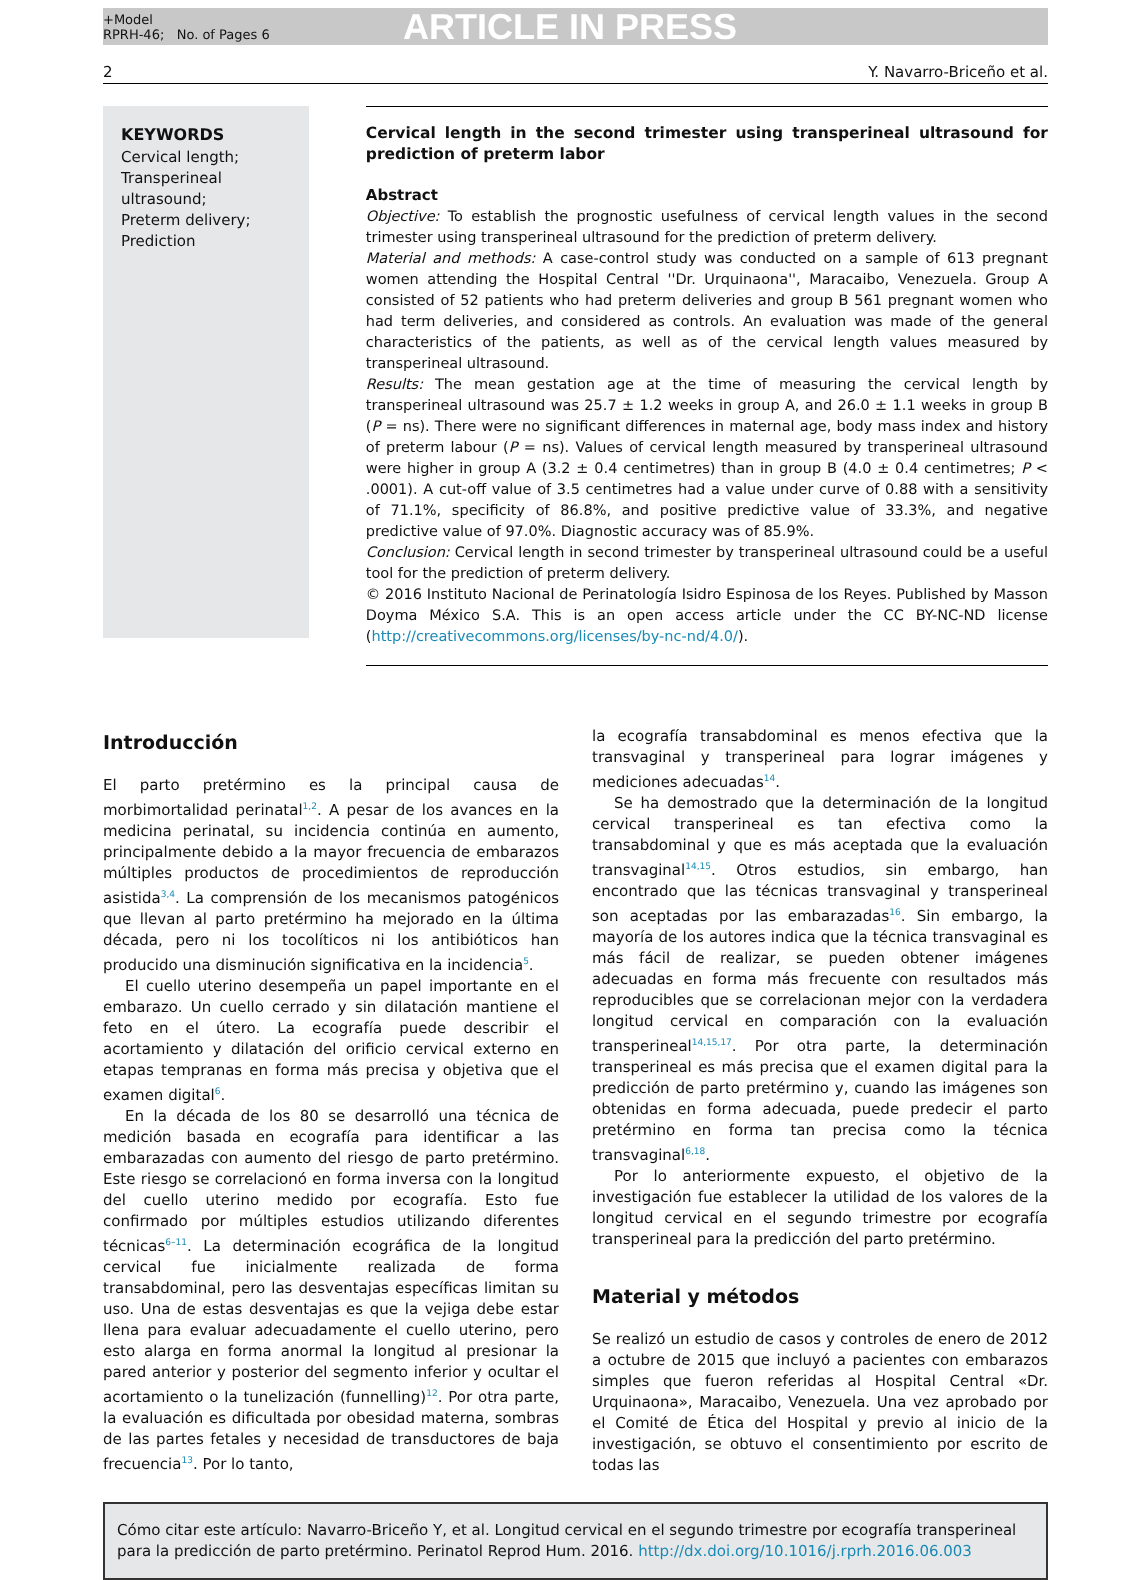+Model
RPRH-46; No. of Pages 6
ARTICLE IN PRESS
2 Y. Navarro-Briceño et al.
KEYWORDS
Cervical length;
Transperineal ultrasound;
Preterm delivery;
Prediction
Cervical length in the second trimester using transperineal ultrasound for prediction of preterm labor
Abstract
Objective: To establish the prognostic usefulness of cervical length values in the second trimester using transperineal ultrasound for the prediction of preterm delivery.
Material and methods: A case-control study was conducted on a sample of 613 pregnant women attending the Hospital Central ''Dr. Urquinaona'', Maracaibo, Venezuela. Group A consisted of 52 patients who had preterm deliveries and group B 561 pregnant women who had term deliveries, and considered as controls. An evaluation was made of the general characteristics of the patients, as well as of the cervical length values measured by transperineal ultrasound.
Results: The mean gestation age at the time of measuring the cervical length by transperineal ultrasound was 25.7 ± 1.2 weeks in group A, and 26.0 ± 1.1 weeks in group B (P = ns). There were no significant differences in maternal age, body mass index and history of preterm labour (P = ns). Values of cervical length measured by transperineal ultrasound were higher in group A (3.2 ± 0.4 centimetres) than in group B (4.0 ± 0.4 centimetres; P < .0001). A cut-off value of 3.5 centimetres had a value under curve of 0.88 with a sensitivity of 71.1%, specificity of 86.8%, and positive predictive value of 33.3%, and negative predictive value of 97.0%. Diagnostic accuracy was of 85.9%.
Conclusion: Cervical length in second trimester by transperineal ultrasound could be a useful tool for the prediction of preterm delivery.
© 2016 Instituto Nacional de Perinatología Isidro Espinosa de los Reyes. Published by Masson Doyma México S.A. This is an open access article under the CC BY-NC-ND license (http://creativecommons.org/licenses/by-nc-nd/4.0/).
Introducción
El parto pretérmino es la principal causa de morbimortalidad perinatal<sup>1,2</sup>. A pesar de los avances en la medicina perinatal, su incidencia continúa en aumento, principalmente debido a la mayor frecuencia de embarazos múltiples productos de procedimientos de reproducción asistida<sup>3,4</sup>. La comprensión de los mecanismos patogénicos que llevan al parto pretérmino ha mejorado en la última década, pero ni los tocolíticos ni los antibióticos han producido una disminución significativa en la incidencia<sup>5</sup>.
El cuello uterino desempeña un papel importante en el embarazo. Un cuello cerrado y sin dilatación mantiene el feto en el útero. La ecografía puede describir el acortamiento y dilatación del orificio cervical externo en etapas tempranas en forma más precisa y objetiva que el examen digital<sup>6</sup>.
En la década de los 80 se desarrolló una técnica de medición basada en ecografía para identificar a las embarazadas con aumento del riesgo de parto pretérmino. Este riesgo se correlacionó en forma inversa con la longitud del cuello uterino medido por ecografía. Esto fue confirmado por múltiples estudios utilizando diferentes técnicas<sup>6–11</sup>. La determinación ecográfica de la longitud cervical fue inicialmente realizada de forma transabdominal, pero las desventajas específicas limitan su uso. Una de estas desventajas es que la vejiga debe estar llena para evaluar adecuadamente el cuello uterino, pero esto alarga en forma anormal la longitud al presionar la pared anterior y posterior del segmento inferior y ocultar el acortamiento o la tunelización (funnelling)<sup>12</sup>. Por otra parte, la evaluación es dificultada por obesidad materna, sombras de las partes fetales y necesidad de transductores de baja frecuencia<sup>13</sup>. Por lo tanto,
la ecografía transabdominal es menos efectiva que la transvaginal y transperineal para lograr imágenes y mediciones adecuadas<sup>14</sup>.
Se ha demostrado que la determinación de la longitud cervical transperineal es tan efectiva como la transabdominal y que es más aceptada que la evaluación transvaginal<sup>14,15</sup>. Otros estudios, sin embargo, han encontrado que las técnicas transvaginal y transperineal son aceptadas por las embarazadas<sup>16</sup>. Sin embargo, la mayoría de los autores indica que la técnica transvaginal es más fácil de realizar, se pueden obtener imágenes adecuadas en forma más frecuente con resultados más reproducibles que se correlacionan mejor con la verdadera longitud cervical en comparación con la evaluación transperineal<sup>14,15,17</sup>. Por otra parte, la determinación transperineal es más precisa que el examen digital para la predicción de parto pretérmino y, cuando las imágenes son obtenidas en forma adecuada, puede predecir el parto pretérmino en forma tan precisa como la técnica transvaginal<sup>6,18</sup>.
Por lo anteriormente expuesto, el objetivo de la investigación fue establecer la utilidad de los valores de la longitud cervical en el segundo trimestre por ecografía transperineal para la predicción del parto pretérmino.
Material y métodos
Se realizó un estudio de casos y controles de enero de 2012 a octubre de 2015 que incluyó a pacientes con embarazos simples que fueron referidas al Hospital Central «Dr. Urquinaona», Maracaibo, Venezuela. Una vez aprobado por el Comité de Ética del Hospital y previo al inicio de la investigación, se obtuvo el consentimiento por escrito de todas las
Cómo citar este artículo: Navarro-Briceño Y, et al. Longitud cervical en el segundo trimestre por ecografía transperineal para la predicción de parto pretérmino. Perinatol Reprod Hum. 2016. http://dx.doi.org/10.1016/j.rprh.2016.06.003